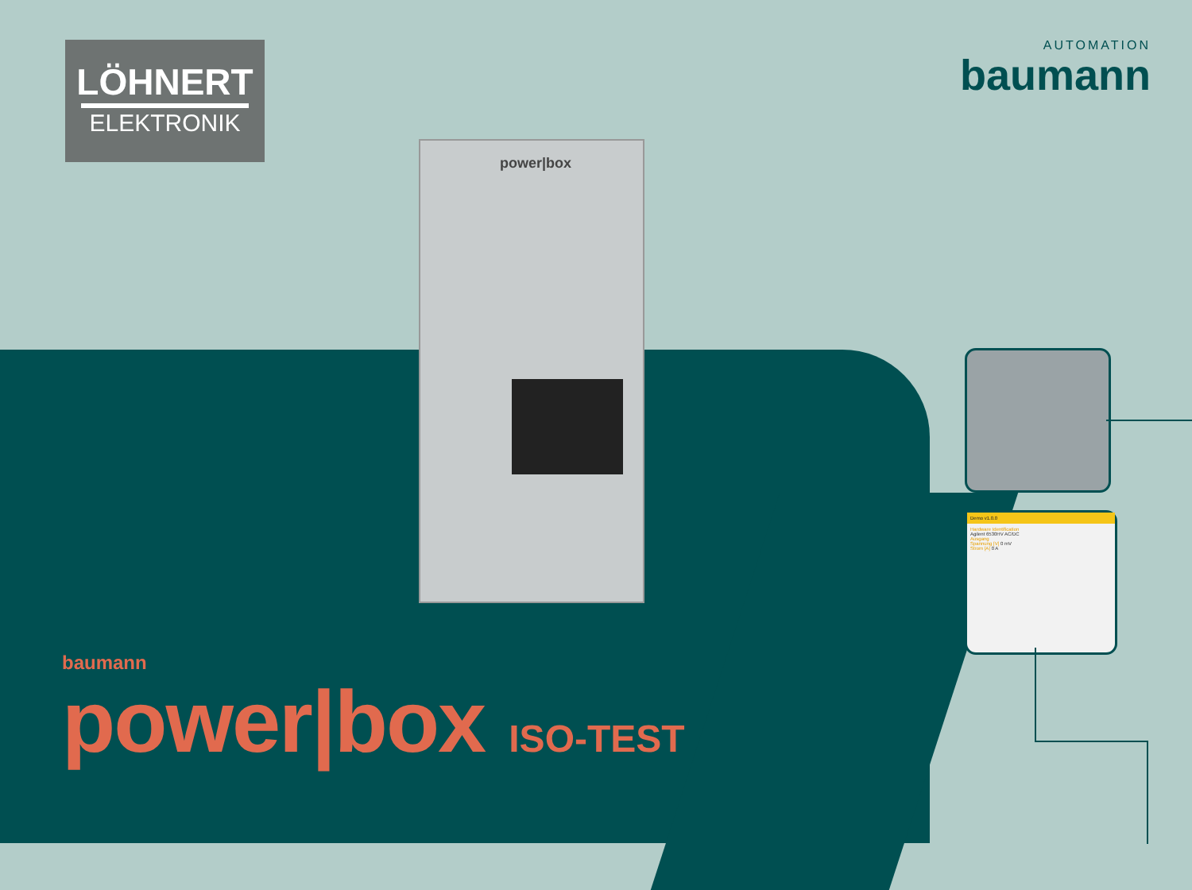LÖHNERT
ELEKTRONIK
AUTOMATION
baumann
power|box
Demo v1.0.0
Hardware Identification
Agilent 6530HV AC/DC
Ausgang
Spannung [V] 0 mV
Strom [A] 0 A
baumann
power|box ISO-TEST